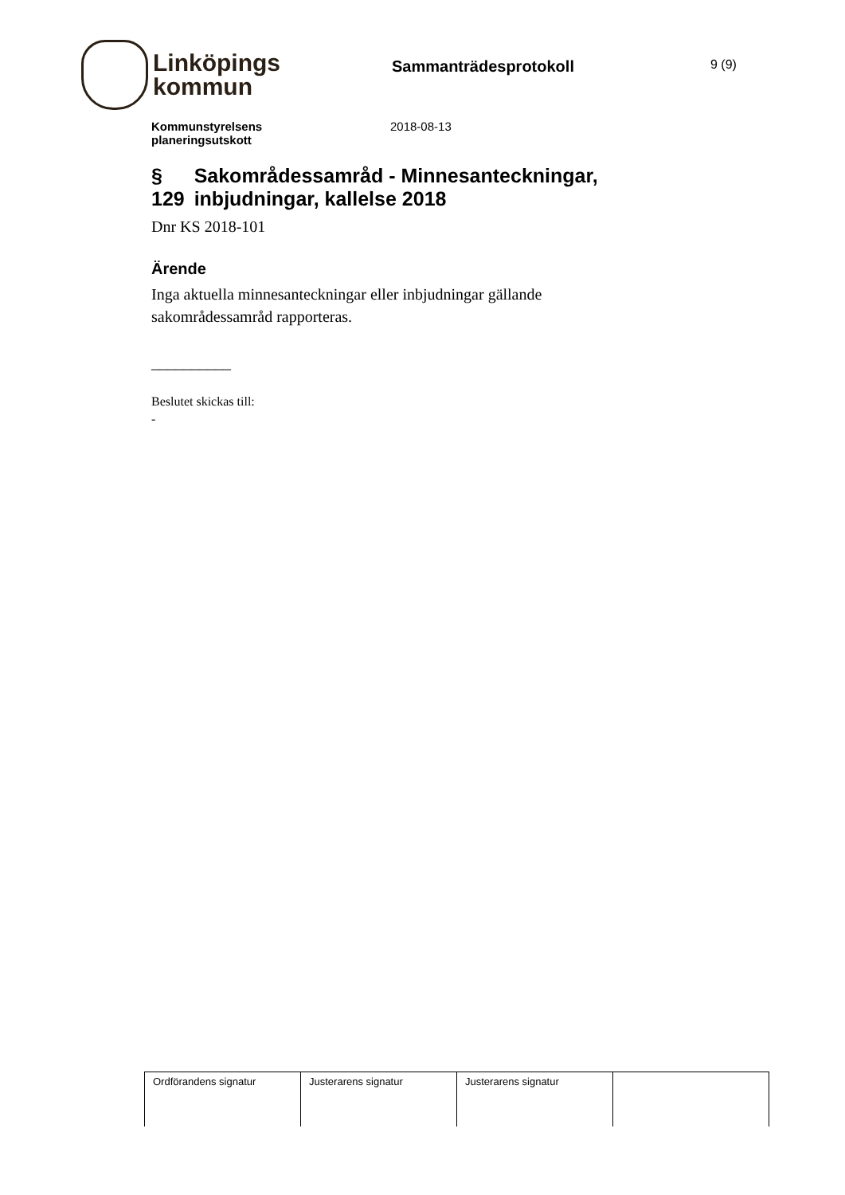Linköpings
kommun
Sammanträdesprotokoll
9 (9)
Kommunstyrelsens
planeringsutskott
2018-08-13
§ 129 Sakområdessamråd - Minnesanteckningar, inbjudningar, kallelse 2018
Dnr KS 2018-101
Ärende
Inga aktuella minnesanteckningar eller inbjudningar gällande sakområdessamråd rapporteras.
__________
Beslutet skickas till:
-
| Ordförandens signatur | Justerarens signatur | Justerarens signatur | |